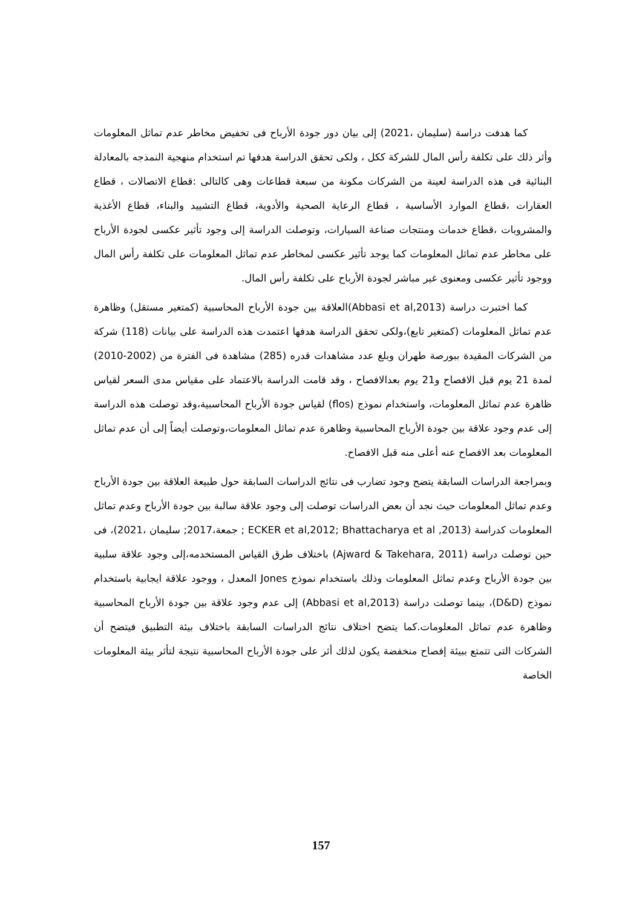كما هدفت دراسة (سليمان ،2021) إلى بيان دور جودة الأرباح فى تخفيض مخاطر عدم تماثل المعلومات وأثر ذلك على تكلفة رأس المال للشركة ككل ، ولكى تحقق الدراسة هدفها تم استخدام منهجية النمذجه بالمعادلة البنائية فى هذه الدراسة لعينة من الشركات مكونة من سبعة قطاعات وهى كالتالى :قطاع الاتصالات ، قطاع العقارات ،قطاع الموارد الأساسية ، قطاع الرعاية الصحية والأدوية، قطاع التشييد والبناء، قطاع الأغذية والمشروبات ،قطاع خدمات ومنتجات صناعة السيارات، وتوصلت الدراسة إلى وجود تأثير عكسى لجودة الأرباح على مخاطر عدم تماثل المعلومات كما يوجد تأثير عكسى لمخاطر عدم تماثل المعلومات على تكلفة رأس المال ووجود تأثير عكسى ومعنوى غير مباشر لجودة الأرباح على تكلفة رأس المال.
كما اختبرت دراسة (Abbasi et al,2013)العلاقة بين جودة الأرباح المحاسبية (كمتغير مستقل) وظاهرة عدم تماثل المعلومات (كمتغير تابع)،ولكى تحقق الدراسة هدفها اعتمدت هذه الدراسة على بيانات (118) شركة من الشركات المقيدة ببورصة طهران وبلغ عدد مشاهدات قدره (285) مشاهدة فى الفترة من (2002-2010) لمدة 21 يوم قبل الافصاح و21 يوم بعدالافصاح ، وقد قامت الدراسة بالاعتماد على مقياس مدى السعر لقياس ظاهرة عدم تماثل المعلومات، واستخدام نموذج (flos) لقياس جودة الأرباح المحاسبية،وقد توصلت هذه الدراسة إلى عدم وجود علاقة بين جودة الأرباح المحاسبية وظاهرة عدم تماثل المعلومات،وتوصلت أيضاً إلى أن عدم تماثل المعلومات بعد الافصاح عنه أعلى منه قبل الافصاح.
وبمراجعة الدراسات السابقة يتضح وجود تضارب فى نتائج الدراسات السابقة حول طبيعة العلاقة بين جودة الأرباح وعدم تماثل المعلومات حيث نجد أن بعض الدراسات توصلت إلى وجود علاقة سالبة بين جودة الأرباح وعدم تماثل المعلومات كدراسة (ECKER et al,2012; Bhattacharya et al ,2013 ; جمعة،2017; سليمان ،2021)، فى حين توصلت دراسة (Ajward & Takehara, 2011) باختلاف طرق القياس المستخدمه،إلى وجود علاقة سلبية بين جودة الأرباح وعدم تماثل المعلومات وذلك باستخدام نموذج Jones المعدل ، ووجود علاقة ايجابية باستخدام نموذج (D&D)، بينما توصلت دراسة (Abbasi et al,2013) إلى عدم وجود علاقة بين جودة الأرباح المحاسبية وظاهرة عدم تماثل المعلومات.كما يتضح اختلاف نتائج الدراسات السابقة باختلاف بيئة التطبيق فيتضح أن الشركات التى تتمتع ببيئة إفصاح منخفضة يكون لذلك أثر على جودة الأرباح المحاسبية نتيجة لتأثر بيئة المعلومات الخاصة
157